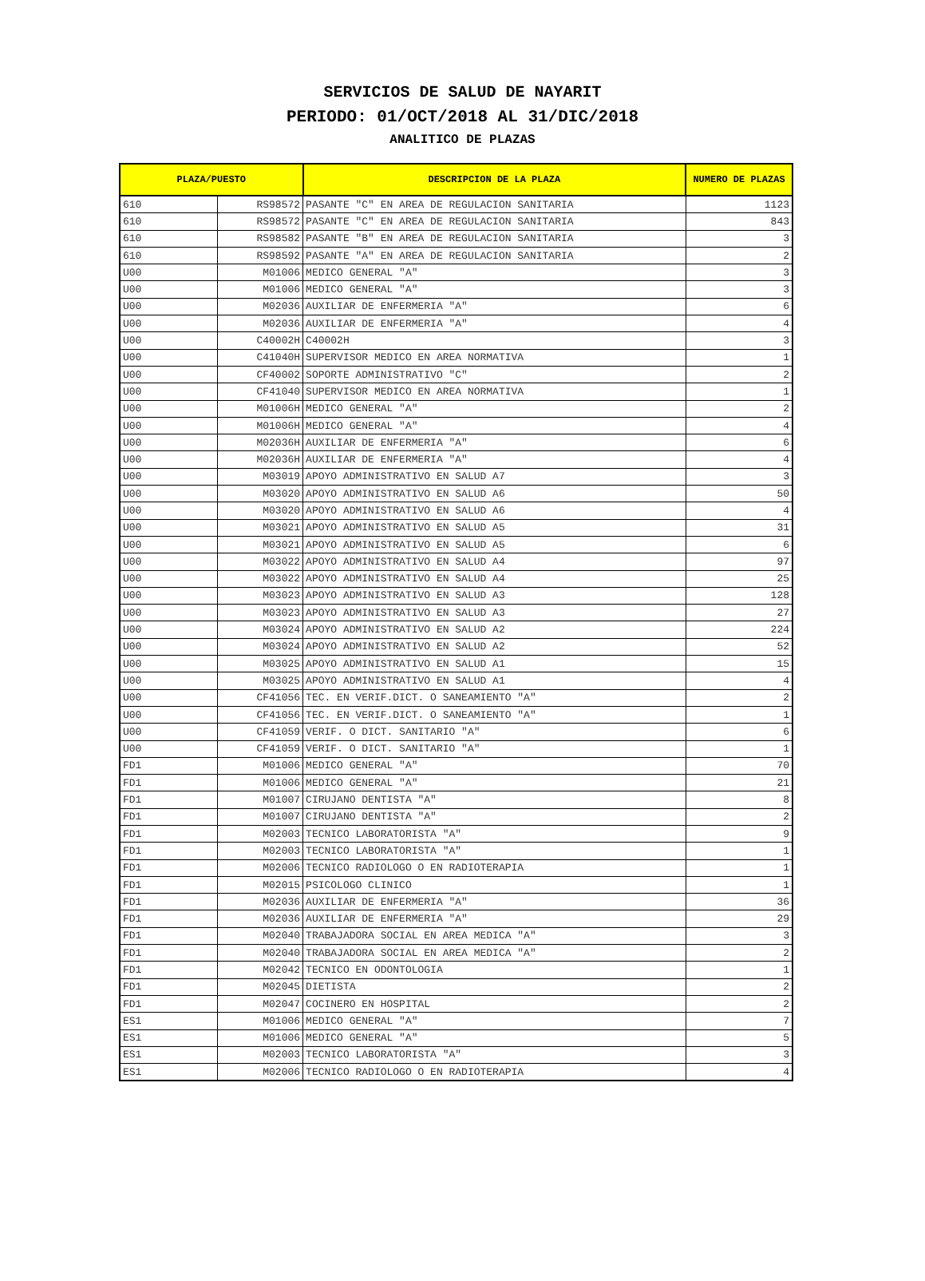SERVICIOS DE SALUD DE NAYARIT
PERIODO: 01/OCT/2018 AL 31/DIC/2018
ANALITICO DE PLAZAS
| PLAZA/PUESTO | | DESCRIPCION DE LA PLAZA | NUMERO DE PLAZAS |
| --- | --- | --- | --- |
| 610 | RS98572 | PASANTE "C" EN AREA DE REGULACION SANITARIA | 1123 |
| 610 | RS98572 | PASANTE "C" EN AREA DE REGULACION SANITARIA | 843 |
| 610 | RS98582 | PASANTE "B" EN AREA DE REGULACION SANITARIA | 3 |
| 610 | RS98592 | PASANTE "A" EN AREA DE REGULACION SANITARIA | 2 |
| U00 | M01006 | MEDICO GENERAL "A" | 3 |
| U00 | M01006 | MEDICO GENERAL "A" | 3 |
| U00 | M02036 | AUXILIAR DE ENFERMERIA "A" | 6 |
| U00 | M02036 | AUXILIAR DE ENFERMERIA "A" | 4 |
| U00 | C40002H | C40002H | 3 |
| U00 | C41040H | SUPERVISOR MEDICO EN AREA NORMATIVA | 1 |
| U00 | CF40002 | SOPORTE ADMINISTRATIVO "C" | 2 |
| U00 | CF41040 | SUPERVISOR MEDICO EN AREA NORMATIVA | 1 |
| U00 | M01006H | MEDICO GENERAL "A" | 2 |
| U00 | M01006H | MEDICO GENERAL "A" | 4 |
| U00 | M02036H | AUXILIAR DE ENFERMERIA "A" | 6 |
| U00 | M02036H | AUXILIAR DE ENFERMERIA "A" | 4 |
| U00 | M03019 | APOYO ADMINISTRATIVO EN SALUD A7 | 3 |
| U00 | M03020 | APOYO ADMINISTRATIVO EN SALUD A6 | 50 |
| U00 | M03020 | APOYO ADMINISTRATIVO EN SALUD A6 | 4 |
| U00 | M03021 | APOYO ADMINISTRATIVO EN SALUD A5 | 31 |
| U00 | M03021 | APOYO ADMINISTRATIVO EN SALUD A5 | 6 |
| U00 | M03022 | APOYO ADMINISTRATIVO EN SALUD A4 | 97 |
| U00 | M03022 | APOYO ADMINISTRATIVO EN SALUD A4 | 25 |
| U00 | M03023 | APOYO ADMINISTRATIVO EN SALUD A3 | 128 |
| U00 | M03023 | APOYO ADMINISTRATIVO EN SALUD A3 | 27 |
| U00 | M03024 | APOYO ADMINISTRATIVO EN SALUD A2 | 224 |
| U00 | M03024 | APOYO ADMINISTRATIVO EN SALUD A2 | 52 |
| U00 | M03025 | APOYO ADMINISTRATIVO EN SALUD A1 | 15 |
| U00 | M03025 | APOYO ADMINISTRATIVO EN SALUD A1 | 4 |
| U00 | CF41056 | TEC. EN VERIF.DICT. O SANEAMIENTO "A" | 2 |
| U00 | CF41056 | TEC. EN VERIF.DICT. O SANEAMIENTO "A" | 1 |
| U00 | CF41059 | VERIF. O DICT. SANITARIO "A" | 6 |
| U00 | CF41059 | VERIF. O DICT. SANITARIO "A" | 1 |
| FD1 | M01006 | MEDICO GENERAL "A" | 70 |
| FD1 | M01006 | MEDICO GENERAL "A" | 21 |
| FD1 | M01007 | CIRUJANO DENTISTA "A" | 8 |
| FD1 | M01007 | CIRUJANO DENTISTA "A" | 2 |
| FD1 | M02003 | TECNICO LABORATORISTA "A" | 9 |
| FD1 | M02003 | TECNICO LABORATORISTA "A" | 1 |
| FD1 | M02006 | TECNICO RADIOLOGO O EN RADIOTERAPIA | 1 |
| FD1 | M02015 | PSICOLOGO CLINICO | 1 |
| FD1 | M02036 | AUXILIAR DE ENFERMERIA "A" | 36 |
| FD1 | M02036 | AUXILIAR DE ENFERMERIA "A" | 29 |
| FD1 | M02040 | TRABAJADORA SOCIAL EN AREA MEDICA "A" | 3 |
| FD1 | M02040 | TRABAJADORA SOCIAL EN AREA MEDICA "A" | 2 |
| FD1 | M02042 | TECNICO EN ODONTOLOGIA | 1 |
| FD1 | M02045 | DIETISTA | 2 |
| FD1 | M02047 | COCINERO EN HOSPITAL | 2 |
| ES1 | M01006 | MEDICO GENERAL "A" | 7 |
| ES1 | M01006 | MEDICO GENERAL "A" | 5 |
| ES1 | M02003 | TECNICO LABORATORISTA "A" | 3 |
| ES1 | M02006 | TECNICO RADIOLOGO O EN RADIOTERAPIA | 4 |